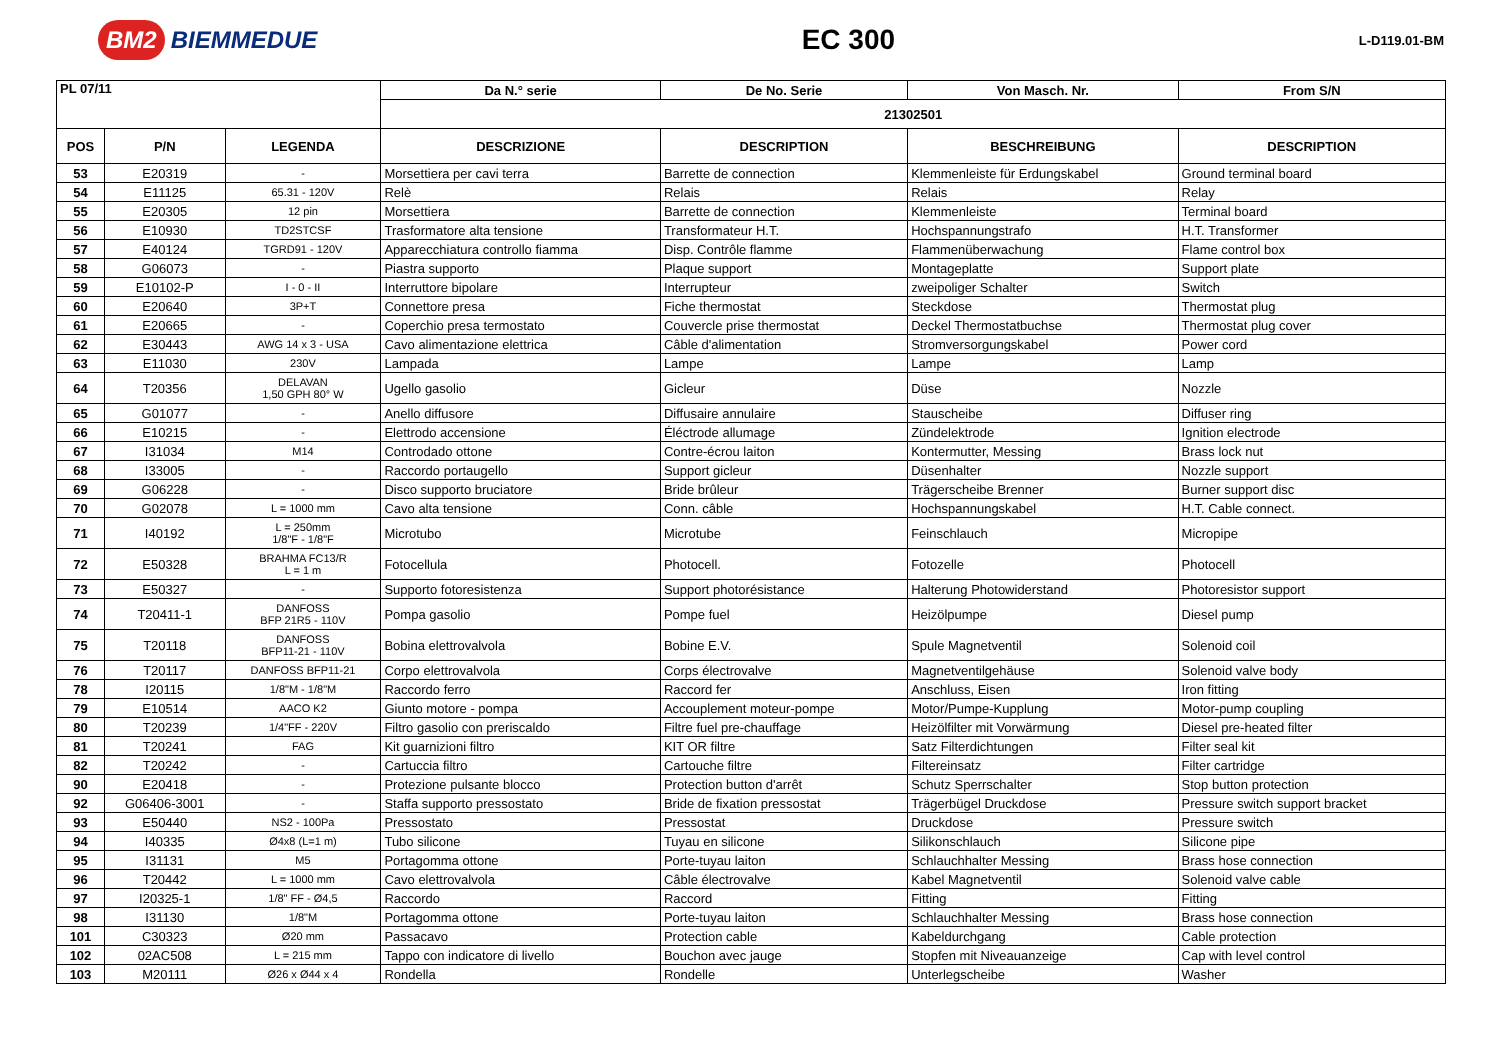BM2 BIEMMEDUE
EC 300
L-D119.01-BM
| PL 07/11 | | | Da N.° serie | De No. Serie | Von Masch. Nr. | From S/N |
| --- | --- | --- | --- | --- | --- | --- |
| | | | 21302501 | | | |
| POS | P/N | LEGENDA | DESCRIZIONE | DESCRIPTION | BESCHREIBUNG | DESCRIPTION |
| 53 | E20319 | - | Morsettiera per cavi terra | Barrette de connection | Klemmenleiste für Erdungskabel | Ground terminal board |
| 54 | E11125 | 65.31 - 120V | Relè | Relais | Relais | Relay |
| 55 | E20305 | 12 pin | Morsettiera | Barrette de connection | Klemmenleiste | Terminal board |
| 56 | E10930 | TD2STCSF | Trasformatore alta tensione | Transformateur H.T. | Hochspannungstrafo | H.T. Transformer |
| 57 | E40124 | TGRD91 - 120V | Apparecchiatura controllo fiamma | Disp. Contrôle flamme | Flammenüberwachung | Flame control box |
| 58 | G06073 | - | Piastra supporto | Plaque support | Montageplatte | Support plate |
| 59 | E10102-P | I - 0 - II | Interruttore bipolare | Interrupteur | zweipoliger Schalter | Switch |
| 60 | E20640 | 3P+T | Connettore presa | Fiche thermostat | Steckdose | Thermostat plug |
| 61 | E20665 | - | Coperchio presa termostato | Couvercle prise thermostat | Deckel Thermostatbuchse | Thermostat plug cover |
| 62 | E30443 | AWG 14 x 3 - USA | Cavo alimentazione elettrica | Câble d'alimentation | Stromversorgungskabel | Power cord |
| 63 | E11030 | 230V | Lampada | Lampe | Lampe | Lamp |
| 64 | T20356 | DELAVAN 1,50 GPH 80° W | Ugello gasolio | Gicleur | Düse | Nozzle |
| 65 | G01077 | - | Anello diffusore | Diffusaire annulaire | Stauscheibe | Diffuser ring |
| 66 | E10215 | - | Elettrodo accensione | Éléctrode allumage | Zündelektrode | Ignition electrode |
| 67 | I31034 | M14 | Controdado ottone | Contre-écrou laiton | Kontermutter, Messing | Brass lock nut |
| 68 | I33005 | - | Raccordo portaugello | Support gicleur | Düsenhalter | Nozzle support |
| 69 | G06228 | - | Disco supporto bruciatore | Bride brûleur | Trägerscheibe Brenner | Burner support disc |
| 70 | G02078 | L = 1000 mm | Cavo alta tensione | Conn. câble | Hochspannungskabel | H.T. Cable connect. |
| 71 | I40192 | L = 250mm 1/8"F - 1/8"F | Microtubo | Microtube | Feinschlauch | Micropipe |
| 72 | E50328 | BRAHMA FC13/R L = 1 m | Fotocellula | Photocell. | Fotozelle | Photocell |
| 73 | E50327 | - | Supporto fotoresistenza | Support photorésistance | Halterung Photowiderstand | Photoresistor support |
| 74 | T20411-1 | DANFOSS BFP 21R5 - 110V | Pompa gasolio | Pompe fuel | Heizölpumpe | Diesel pump |
| 75 | T20118 | DANFOSS BFP11-21 - 110V | Bobina elettrovalvola | Bobine E.V. | Spule Magnetventil | Solenoid coil |
| 76 | T20117 | DANFOSS BFP11-21 | Corpo elettrovalvola | Corps électrovalve | Magnetventilgehäuse | Solenoid valve body |
| 78 | I20115 | 1/8"M - 1/8"M | Raccordo ferro | Raccord fer | Anschluss, Eisen | Iron fitting |
| 79 | E10514 | AACO K2 | Giunto motore - pompa | Accouplement moteur-pompe | Motor/Pumpe-Kupplung | Motor-pump coupling |
| 80 | T20239 | 1/4"FF - 220V | Filtro gasolio con preriscaldo | Filtre fuel pre-chauffage | Heizölfilter mit Vorwärmung | Diesel pre-heated filter |
| 81 | T20241 | FAG | Kit guarnizioni filtro | KIT OR filtre | Satz Filterdichtungen | Filter seal kit |
| 82 | T20242 | - | Cartuccia filtro | Cartouche filtre | Filtereinsatz | Filter cartridge |
| 90 | E20418 | - | Protezione pulsante blocco | Protection button d'arrêt | Schutz Sperrschalter | Stop button protection |
| 92 | G06406-3001 | - | Staffa supporto pressostato | Bride de fixation pressostat | Trägerbügel Druckdose | Pressure switch support bracket |
| 93 | E50440 | NS2 - 100Pa | Pressostato | Pressostat | Druckdose | Pressure switch |
| 94 | I40335 | Ø4x8 (L=1 m) | Tubo silicone | Tuyau en silicone | Silikonschlauch | Silicone pipe |
| 95 | I31131 | M5 | Portagomma ottone | Porte-tuyau laiton | Schlauchhalter Messing | Brass hose connection |
| 96 | T20442 | L = 1000 mm | Cavo elettrovalvola | Câble électrovalve | Kabel Magnetventil | Solenoid valve cable |
| 97 | I20325-1 | 1/8" FF - Ø4,5 | Raccordo | Raccord | Fitting | Fitting |
| 98 | I31130 | 1/8"M | Portagomma ottone | Porte-tuyau laiton | Schlauchhalter Messing | Brass hose connection |
| 101 | C30323 | Ø20 mm | Passacavo | Protection cable | Kabeldurchgang | Cable protection |
| 102 | 02AC508 | L = 215 mm | Tappo con indicatore di livello | Bouchon avec jauge | Stopfen mit Niveauanzeige | Cap with level control |
| 103 | M20111 | Ø26 x Ø44 x 4 | Rondella | Rondelle | Unterlegscheibe | Washer |